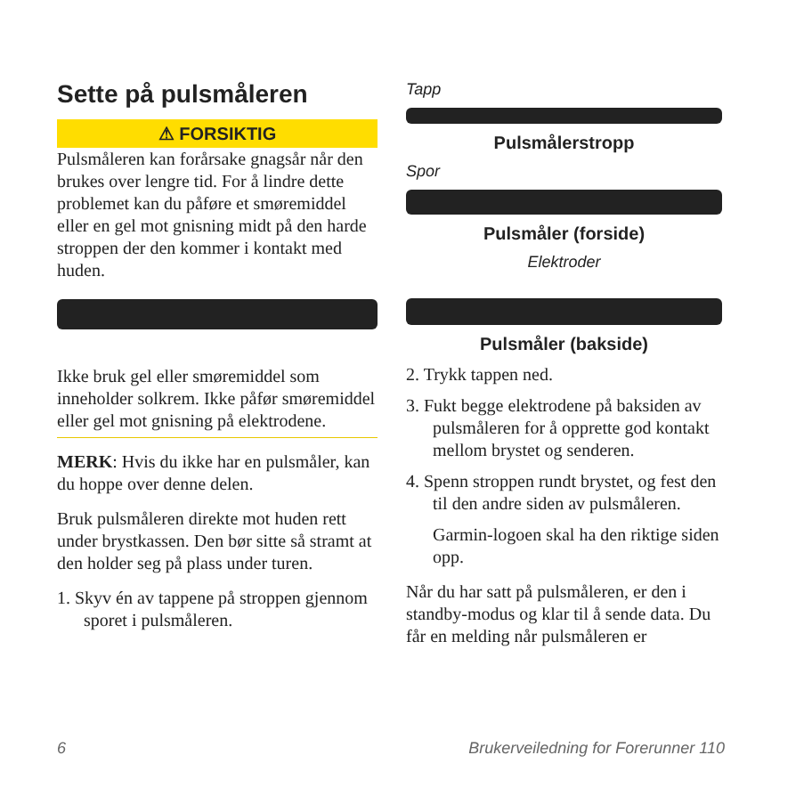Sette på pulsmåleren
⚠ FORSIKTIG
Pulsmåleren kan forårsake gnagsår når den brukes over lengre tid. For å lindre dette problemet kan du påføre et smøremiddel eller en gel mot gnisning midt på den harde stroppen der den kommer i kontakt med huden.
Ikke bruk gel eller smøremiddel som inneholder solkrem. Ikke påfør smøremiddel eller gel mot gnisning på elektrodene.
MERK: Hvis du ikke har en pulsmåler, kan du hoppe over denne delen.
Bruk pulsmåleren direkte mot huden rett under brystkassen. Den bør sitte så stramt at den holder seg på plass under turen.
1. Skyv én av tappene på stroppen gjennom sporet i pulsmåleren.
Tapp
Pulsmålerstropp
Spor
Pulsmåler (forside)
Elektroder
Pulsmåler (bakside)
2. Trykk tappen ned.
3. Fukt begge elektrodene på baksiden av pulsmåleren for å opprette god kontakt mellom brystet og senderen.
4. Spenn stroppen rundt brystet, og fest den til den andre siden av pulsmåleren.
Garmin-logoen skal ha den riktige siden opp.
Når du har satt på pulsmåleren, er den i standby-modus og klar til å sende data. Du får en melding når pulsmåleren er
6 Brukerveiledning for Forerunner 110